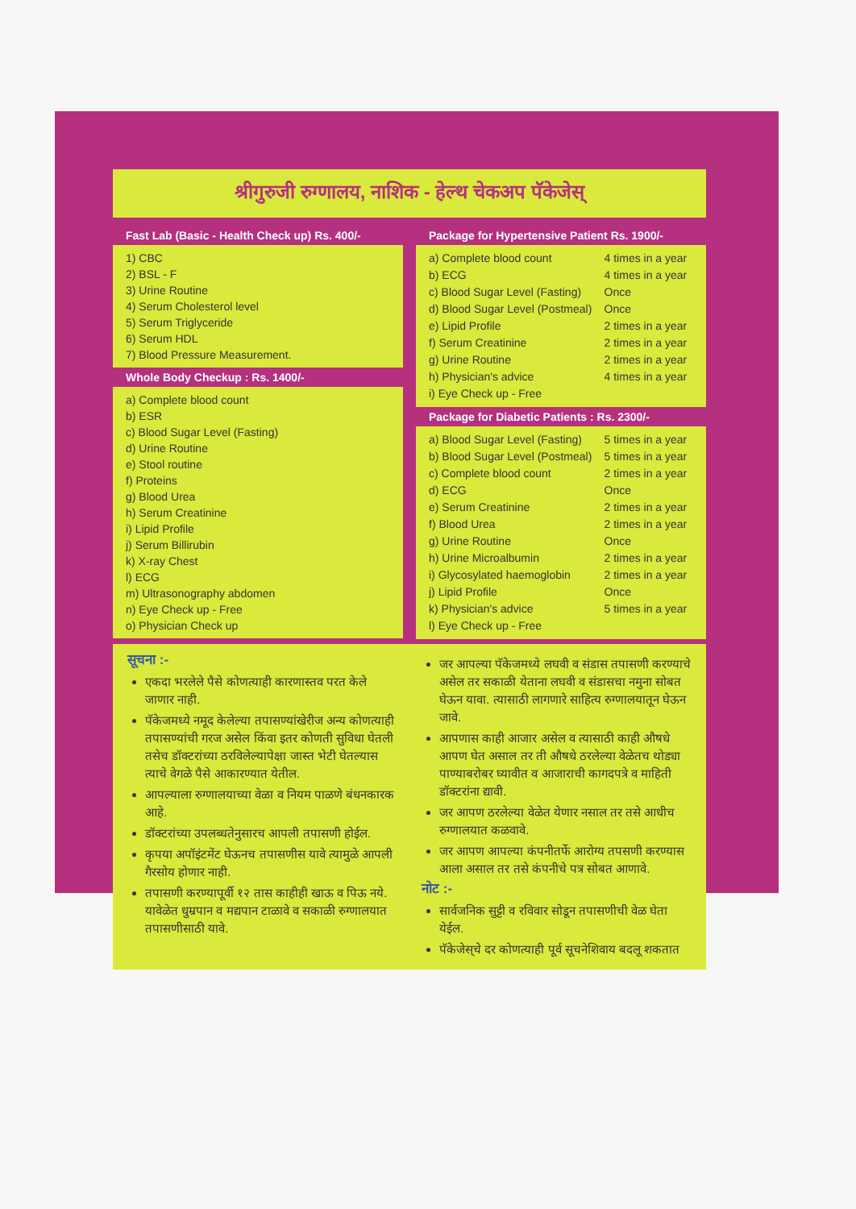श्रीगुरुजी रुग्णालय, नाशिक - हेल्थ चेकअप पॅकेजेस्
Fast Lab (Basic - Health Check up) Rs. 400/-
1) CBC
2) BSL - F
3) Urine Routine
4) Serum Cholesterol level
5) Serum Triglyceride
6) Serum HDL
7) Blood Pressure Measurement.
Whole Body Checkup : Rs. 1400/-
a) Complete blood count
b) ESR
c) Blood Sugar Level (Fasting)
d) Urine Routine
e) Stool routine
f) Proteins
g) Blood Urea
h) Serum Creatinine
i) Lipid Profile
j) Serum Billirubin
k) X-ray Chest
l) ECG
m) Ultrasonography abdomen
n) Eye Check up - Free
o) Physician Check up
Package for Hypertensive Patient Rs. 1900/-
| a) Complete blood count | 4 times in a year |
| b) ECG | 4 times in a year |
| c) Blood Sugar Level (Fasting) | Once |
| d) Blood Sugar Level (Postmeal) | Once |
| e) Lipid Profile | 2 times in a year |
| f) Serum Creatinine | 2 times in a year |
| g) Urine Routine | 2 times in a year |
| h) Physician's advice | 4 times in a year |
| i) Eye Check up - Free | |
Package for Diabetic Patients : Rs. 2300/-
| a) Blood Sugar Level (Fasting) | 5 times in a year |
| b) Blood Sugar Level (Postmeal) | 5 times in a year |
| c) Complete blood count | 2 times in a year |
| d) ECG | Once |
| e) Serum Creatinine | 2 times in a year |
| f) Blood Urea | 2 times in a year |
| g) Urine Routine | Once |
| h) Urine Microalbumin | 2 times in a year |
| i) Glycosylated haemoglobin | 2 times in a year |
| j) Lipid Profile | Once |
| k) Physician's advice | 5 times in a year |
| l) Eye Check up - Free | |
सूचना :-
एकदा भरलेले पैसे कोणत्याही कारणास्तव परत केले जाणार नाही.
पॅकेजमध्ये नमूद केलेल्या तपासण्यांखेरीज अन्य कोणत्याही तपासण्यांची गरज असेल किंवा इतर कोणती सुविधा घेतली तसेच डॉक्टरांच्या ठरविलेल्यापेक्षा जास्त भेटी घेतल्यास त्याचे वेगळे पैसे आकारण्यात येतील.
आपल्याला रुग्णालयाच्या वेळा व नियम पाळणे बंधनकारक आहे.
डॉक्टरांच्या उपलब्धतेनुसारच आपली तपासणी होईल.
कृपया अपॉइंटमेंट घेऊनच तपासणीस यावे त्यामुळे आपली गैरसोय होणार नाही.
तपासणी करण्यापूर्वी १२ तास काहीही खाऊ व पिऊ नये. यावेळेत धुम्रपान व मद्यपान टाळावे व सकाळी रुग्णालयात तपासणीसाठी यावे.
जर आपल्या पॅकेजमध्ये लघवी व संडास तपासणी करण्याचे असेल तर सकाळी येताना लघवी व संडासचा नमुना सोबत घेऊन यावा. त्यासाठी लागणारे साहित्य रुग्णालयातून घेऊन जावे.
आपणास काही आजार असेल व त्यासाठी काही औषधे आपण घेत असाल तर ती औषधे ठरलेल्या वेळेतच थोड्या पाण्याबरोबर घ्यावीत व आजाराची कागदपत्रे व माहिती डॉक्टरांना द्यावी.
जर आपण ठरलेल्या वेळेत येणार नसाल तर तसे आधीच रुग्णालयात कळवावे.
जर आपण आपल्या कंपनीतर्फे आरोग्य तपसणी करण्यास आला असाल तर तसे कंपनीचे पत्र सोबत आणावे.
नोट :-
सार्वजनिक सुट्टी व रविवार सोडून तपासणीची वेळ घेता येईल.
पॅकेजेस्‌चे दर कोणत्याही पूर्व सूचनेशिवाय बदलू शकतात